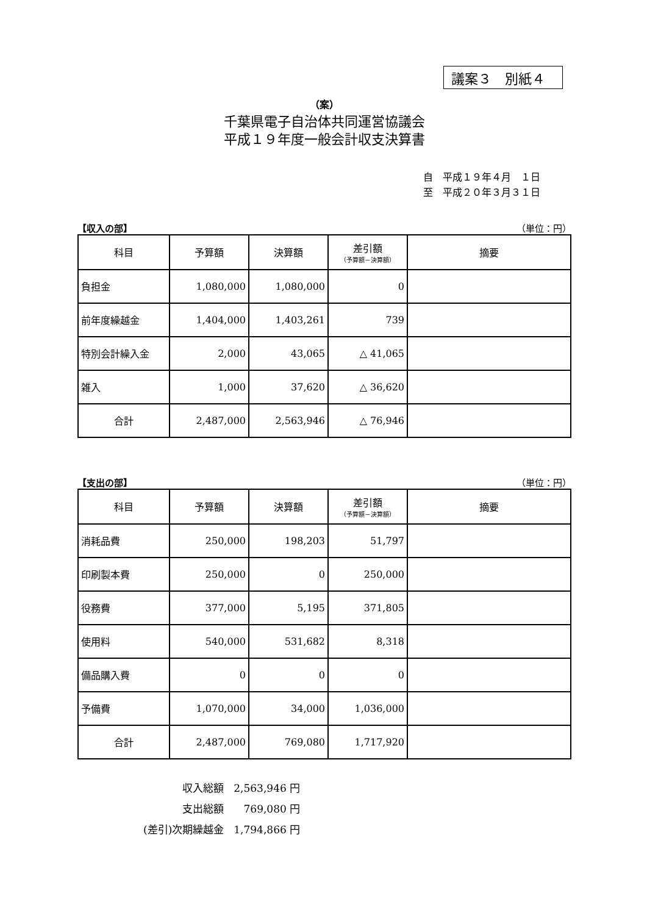議案３　別紙４
（案）
千葉県電子自治体共同運営協議会
平成１９年度一般会計収支決算書
自　平成１９年４月　１日
至　平成２０年３月３１日
【収入の部】 （単位：円）
| 科目 | 予算額 | 決算額 | 差引額 （予算額－決算額） | 摘要 |
| --- | --- | --- | --- | --- |
| 負担金 | 1,080,000 | 1,080,000 | 0 | |
| 前年度繰越金 | 1,404,000 | 1,403,261 | 739 | |
| 特別会計繰入金 | 2,000 | 43,065 | △ 41,065 | |
| 雑入 | 1,000 | 37,620 | △ 36,620 | |
| 合計 | 2,487,000 | 2,563,946 | △ 76,946 | |
【支出の部】 （単位：円）
| 科目 | 予算額 | 決算額 | 差引額 （予算額－決算額） | 摘要 |
| --- | --- | --- | --- | --- |
| 消耗品費 | 250,000 | 198,203 | 51,797 | |
| 印刷製本費 | 250,000 | 0 | 250,000 | |
| 役務費 | 377,000 | 5,195 | 371,805 | |
| 使用料 | 540,000 | 531,682 | 8,318 | |
| 備品購入費 | 0 | 0 | 0 | |
| 予備費 | 1,070,000 | 34,000 | 1,036,000 | |
| 合計 | 2,487,000 | 769,080 | 1,717,920 | |
| 収入総額 | 2,563,946 円 |
| 支出総額 | 769,080 円 |
| (差引)次期繰越金 | 1,794,866 円 |